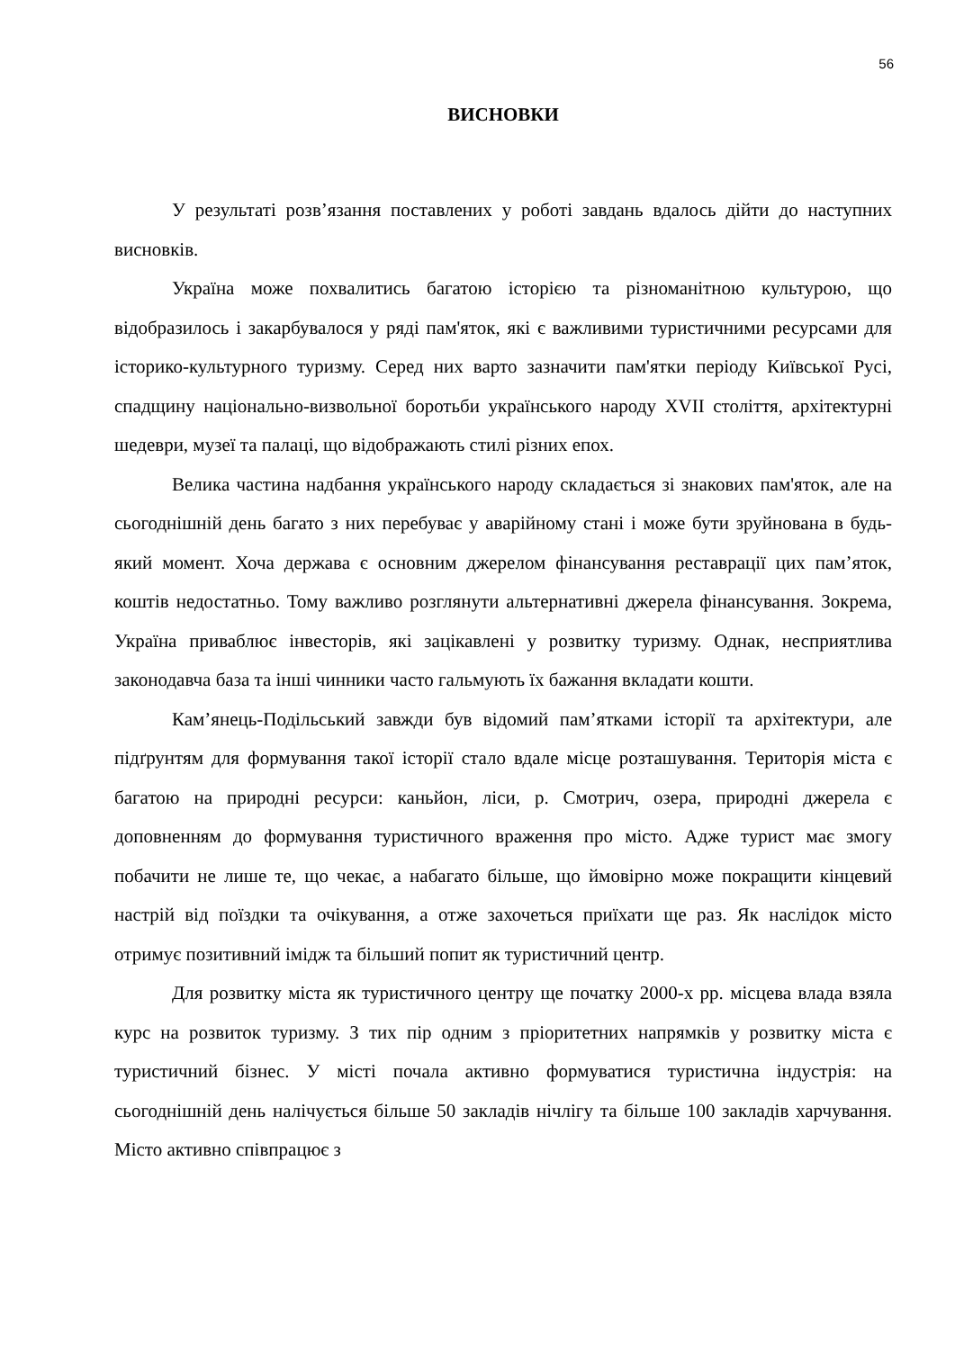56
ВИСНОВКИ
У результаті розв’язання поставлених у роботі завдань вдалось дійти до наступних висновків.
Україна може похвалитись багатою історією та різноманітною культурою, що відобразилось і закарбувалося у ряді пам'яток, які є важливими туристичними ресурсами для історико-культурного туризму. Серед них варто зазначити пам'ятки періоду Київської Русі, спадщину національно-визвольної боротьби українського народу XVII століття, архітектурні шедеври, музеї та палаці, що відображають стилі різних епох.
Велика частина надбання українського народу складається зі знакових пам'яток, але на сьогоднішній день багато з них перебуває у аварійному стані і може бути зруйнована в будь-який момент. Хоча держава є основним джерелом фінансування реставрації цих пам’яток, коштів недостатньо. Тому важливо розглянути альтернативні джерела фінансування. Зокрема, Україна приваблює інвесторів, які зацікавлені у розвитку туризму. Однак, несприятлива законодавча база та інші чинники часто гальмують їх бажання вкладати кошти.
Кам’янець-Подільський завжди був відомий пам’ятками історії та архітектури, але підґрунтям для формування такої історії стало вдале місце розташування. Територія міста є багатою на природні ресурси: каньйон, ліси, р. Смотрич, озера, природні джерела є доповненням до формування туристичного враження про місто. Адже турист має змогу побачити не лише те, що чекає, а набагато більше, що ймовірно може покращити кінцевий настрій від поїздки та очікування, а отже захочеться приїхати ще раз. Як наслідок місто отримує позитивний імідж та більший попит як туристичний центр.
Для розвитку міста як туристичного центру ще початку 2000-х рр. місцева влада взяла курс на розвиток туризму. З тих пір одним з пріоритетних напрямків у розвитку міста є туристичний бізнес. У місті почала активно формуватися туристична індустрія: на сьогоднішній день налічується більше 50 закладів нічлігу та більше 100 закладів харчування. Місто активно співпрацює з